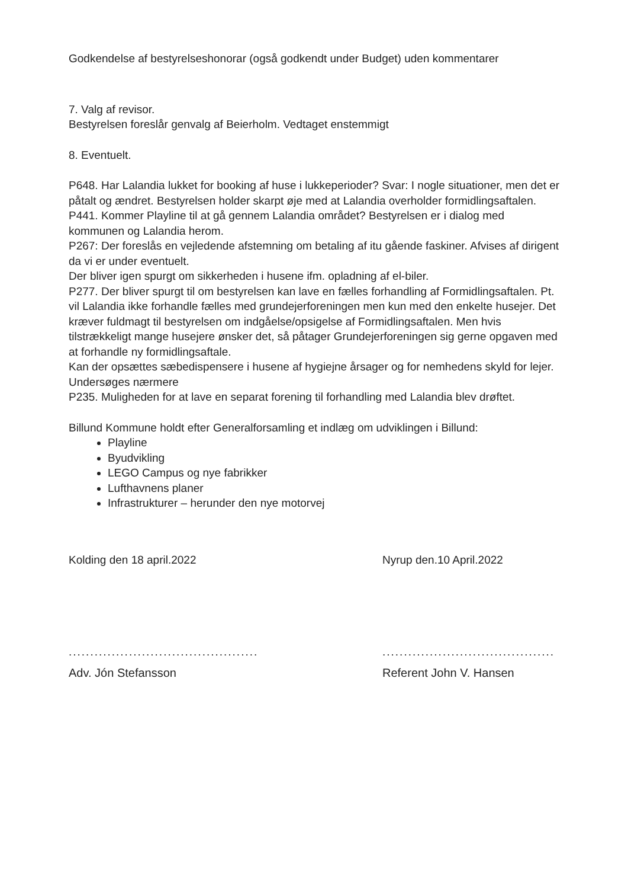Godkendelse af bestyrelseshonorar (også godkendt under Budget) uden kommentarer
7. Valg af revisor.
Bestyrelsen foreslår genvalg af Beierholm. Vedtaget enstemmigt
8. Eventuelt.
P648. Har Lalandia lukket for booking af huse i lukkeperioder? Svar: I nogle situationer, men det er påtalt og ændret. Bestyrelsen holder skarpt øje med at Lalandia overholder formidlingsaftalen.
P441. Kommer Playline til at gå gennem Lalandia området? Bestyrelsen er i dialog med kommunen og Lalandia herom.
P267: Der foreslås en vejledende afstemning om betaling af itu gående faskiner. Afvises af dirigent da vi er under eventuelt.
Der bliver igen spurgt om sikkerheden i husene ifm. opladning af el-biler.
P277. Der bliver spurgt til om bestyrelsen kan lave en fælles forhandling af Formidlingsaftalen. Pt. vil Lalandia ikke forhandle fælles med grundejerforeningen men kun med den enkelte husejer. Det kræver fuldmagt til bestyrelsen om indgåelse/opsigelse af Formidlingsaftalen. Men hvis tilstrækkeligt mange husejere ønsker det, så påtager Grundejerforeningen sig gerne opgaven med at forhandle ny formidlingsaftale.
Kan der opsættes sæbedispensere i husene af hygiejne årsager og for nemhedens skyld for lejer. Undersøges nærmere
P235. Muligheden for at lave en separat forening til forhandling med Lalandia blev drøftet.
Billund Kommune holdt efter Generalforsamling et indlæg om udviklingen i Billund:
Playline
Byudvikling
LEGO Campus og nye fabrikker
Lufthavnens planer
Infrastrukturer – herunder den nye motorvej
Kolding den 18 april.2022
............................................
Adv. Jón Stefansson
Nyrup den.10 April.2022
........................................
Referent John V. Hansen